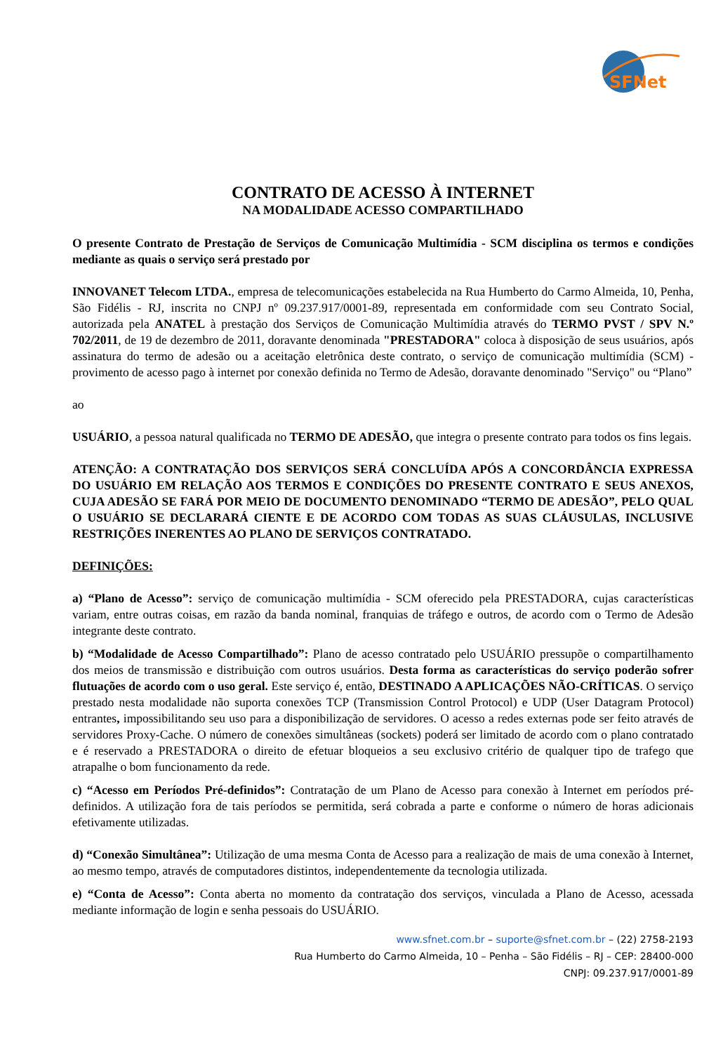SFNet
CONTRATO DE ACESSO À INTERNET
NA MODALIDADE ACESSO COMPARTILHADO
O presente Contrato de Prestação de Serviços de Comunicação Multimídia - SCM disciplina os termos e condições mediante as quais o serviço será prestado por
INNOVANET Telecom LTDA., empresa de telecomunicações estabelecida na Rua Humberto do Carmo Almeida, 10, Penha, São Fidélis - RJ, inscrita no CNPJ nº 09.237.917/0001-89, representada em conformidade com seu Contrato Social, autorizada pela ANATEL à prestação dos Serviços de Comunicação Multimídia através do TERMO PVST / SPV N.º 702/2011, de 19 de dezembro de 2011, doravante denominada "PRESTADORA" coloca à disposição de seus usuários, após assinatura do termo de adesão ou a aceitação eletrônica deste contrato, o serviço de comunicação multimídia (SCM) - provimento de acesso pago à internet por conexão definida no Termo de Adesão, doravante denominado "Serviço" ou “Plano”
ao
USUÁRIO, a pessoa natural qualificada no TERMO DE ADESÃO, que integra o presente contrato para todos os fins legais.
ATENÇÃO: A CONTRATAÇÃO DOS SERVIÇOS SERÁ CONCLUÍDA APÓS A CONCORDÂNCIA EXPRESSA DO USUÁRIO EM RELAÇÃO AOS TERMOS E CONDIÇÕES DO PRESENTE CONTRATO E SEUS ANEXOS, CUJA ADESÃO SE FARÁ POR MEIO DE DOCUMENTO DENOMINADO “TERMO DE ADESÃO”, PELO QUAL O USUÁRIO SE DECLARARÁ CIENTE E DE ACORDO COM TODAS AS SUAS CLÁUSULAS, INCLUSIVE RESTRIÇÕES INERENTES AO PLANO DE SERVIÇOS CONTRATADO.
DEFINIÇÕES:
a) “Plano de Acesso”: serviço de comunicação multimídia - SCM oferecido pela PRESTADORA, cujas características variam, entre outras coisas, em razão da banda nominal, franquias de tráfego e outros, de acordo com o Termo de Adesão integrante deste contrato.
b) “Modalidade de Acesso Compartilhado”: Plano de acesso contratado pelo USUÁRIO pressupõe o compartilhamento dos meios de transmissão e distribuição com outros usuários. Desta forma as características do serviço poderão sofrer flutuações de acordo com o uso geral. Este serviço é, então, DESTINADO A APLICAÇÕES NÃO-CRÍTICAS. O serviço prestado nesta modalidade não suporta conexões TCP (Transmission Control Protocol) e UDP (User Datagram Protocol) entrantes, impossibilitando seu uso para a disponibilização de servidores. O acesso a redes externas pode ser feito através de servidores Proxy-Cache. O número de conexões simultâneas (sockets) poderá ser limitado de acordo com o plano contratado e é reservado a PRESTADORA o direito de efetuar bloqueios a seu exclusivo critério de qualquer tipo de trafego que atrapalhe o bom funcionamento da rede.
c) “Acesso em Períodos Pré-definidos”: Contratação de um Plano de Acesso para conexão à Internet em períodos pré-definidos. A utilização fora de tais períodos se permitida, será cobrada a parte e conforme o número de horas adicionais efetivamente utilizadas.
d) “Conexão Simultânea”: Utilização de uma mesma Conta de Acesso para a realização de mais de uma conexão à Internet, ao mesmo tempo, através de computadores distintos, independentemente da tecnologia utilizada.
e) “Conta de Acesso”: Conta aberta no momento da contratação dos serviços, vinculada a Plano de Acesso, acessada mediante informação de login e senha pessoais do USUÁRIO.
www.sfnet.com.br – suporte@sfnet.com.br – (22) 2758-2193
Rua Humberto do Carmo Almeida, 10 – Penha – São Fidélis – RJ – CEP: 28400-000
CNPJ: 09.237.917/0001-89